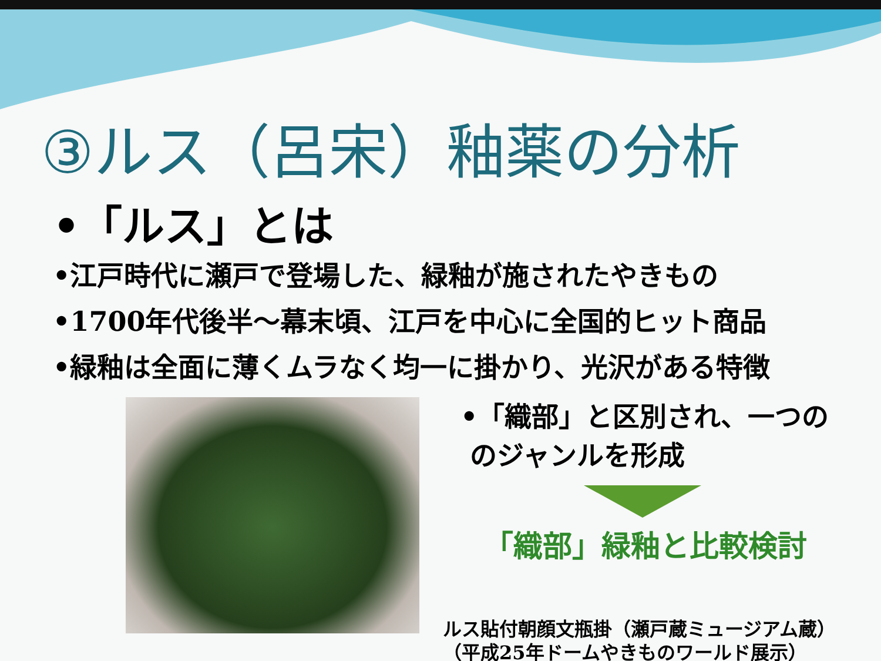③ルス（呂宋）釉薬の分析
•「ルス」とは
•江戸時代に瀬戸で登場した、緑釉が施されたやきもの
•1700年代後半～幕末頃、江戸を中心に全国的ヒット商品
•緑釉は全面に薄くムラなく均一に掛かり、光沢がある特徴
•「織部」と区別され、一つの
のジャンルを形成
「織部」緑釉と比較検討
ルス貼付朝顔文瓶掛（瀬戸蔵ミュージアム蔵）
（平成25年ドームやきものワールド展示）